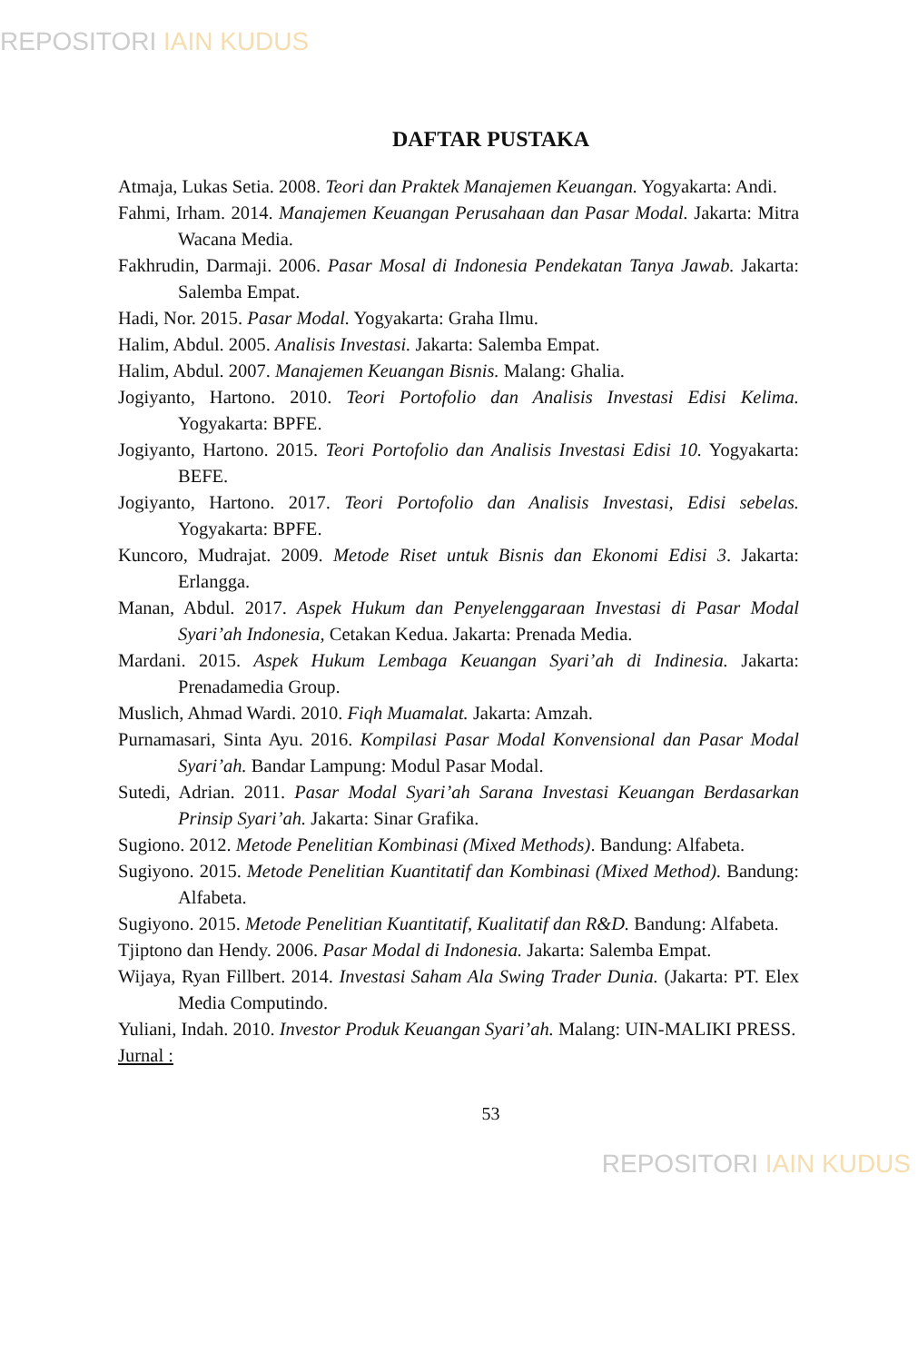REPOSITORI IAIN KUDUS
DAFTAR PUSTAKA
Atmaja, Lukas Setia. 2008. Teori dan Praktek Manajemen Keuangan. Yogyakarta: Andi.
Fahmi, Irham. 2014. Manajemen Keuangan Perusahaan dan Pasar Modal. Jakarta: Mitra Wacana Media.
Fakhrudin, Darmaji. 2006. Pasar Mosal di Indonesia Pendekatan Tanya Jawab. Jakarta: Salemba Empat.
Hadi, Nor. 2015. Pasar Modal. Yogyakarta: Graha Ilmu.
Halim, Abdul. 2005. Analisis Investasi. Jakarta: Salemba Empat.
Halim, Abdul. 2007. Manajemen Keuangan Bisnis. Malang: Ghalia.
Jogiyanto, Hartono. 2010. Teori Portofolio dan Analisis Investasi Edisi Kelima. Yogyakarta: BPFE.
Jogiyanto, Hartono. 2015. Teori Portofolio dan Analisis Investasi Edisi 10. Yogyakarta: BEFE.
Jogiyanto, Hartono. 2017. Teori Portofolio dan Analisis Investasi, Edisi sebelas. Yogyakarta: BPFE.
Kuncoro, Mudrajat. 2009. Metode Riset untuk Bisnis dan Ekonomi Edisi 3. Jakarta: Erlangga.
Manan, Abdul. 2017. Aspek Hukum dan Penyelenggaraan Investasi di Pasar Modal Syari’ah Indonesia, Cetakan Kedua. Jakarta: Prenada Media.
Mardani. 2015. Aspek Hukum Lembaga Keuangan Syari’ah di Indinesia. Jakarta: Prenadamedia Group.
Muslich, Ahmad Wardi. 2010. Fiqh Muamalat. Jakarta: Amzah.
Purnamasari, Sinta Ayu. 2016. Kompilasi Pasar Modal Konvensional dan Pasar Modal Syari’ah. Bandar Lampung: Modul Pasar Modal.
Sutedi, Adrian. 2011. Pasar Modal Syari’ah Sarana Investasi Keuangan Berdasarkan Prinsip Syari’ah. Jakarta: Sinar Grafika.
Sugiono. 2012. Metode Penelitian Kombinasi (Mixed Methods). Bandung: Alfabeta.
Sugiyono. 2015. Metode Penelitian Kuantitatif dan Kombinasi (Mixed Method). Bandung: Alfabeta.
Sugiyono. 2015. Metode Penelitian Kuantitatif, Kualitatif dan R&D. Bandung: Alfabeta.
Tjiptono dan Hendy. 2006. Pasar Modal di Indonesia. Jakarta: Salemba Empat.
Wijaya, Ryan Fillbert. 2014. Investasi Saham Ala Swing Trader Dunia. (Jakarta: PT. Elex Media Computindo.
Yuliani, Indah. 2010. Investor Produk Keuangan Syari’ah. Malang: UIN-MALIKI PRESS.
Jurnal :
53
REPOSITORI IAIN KUDUS